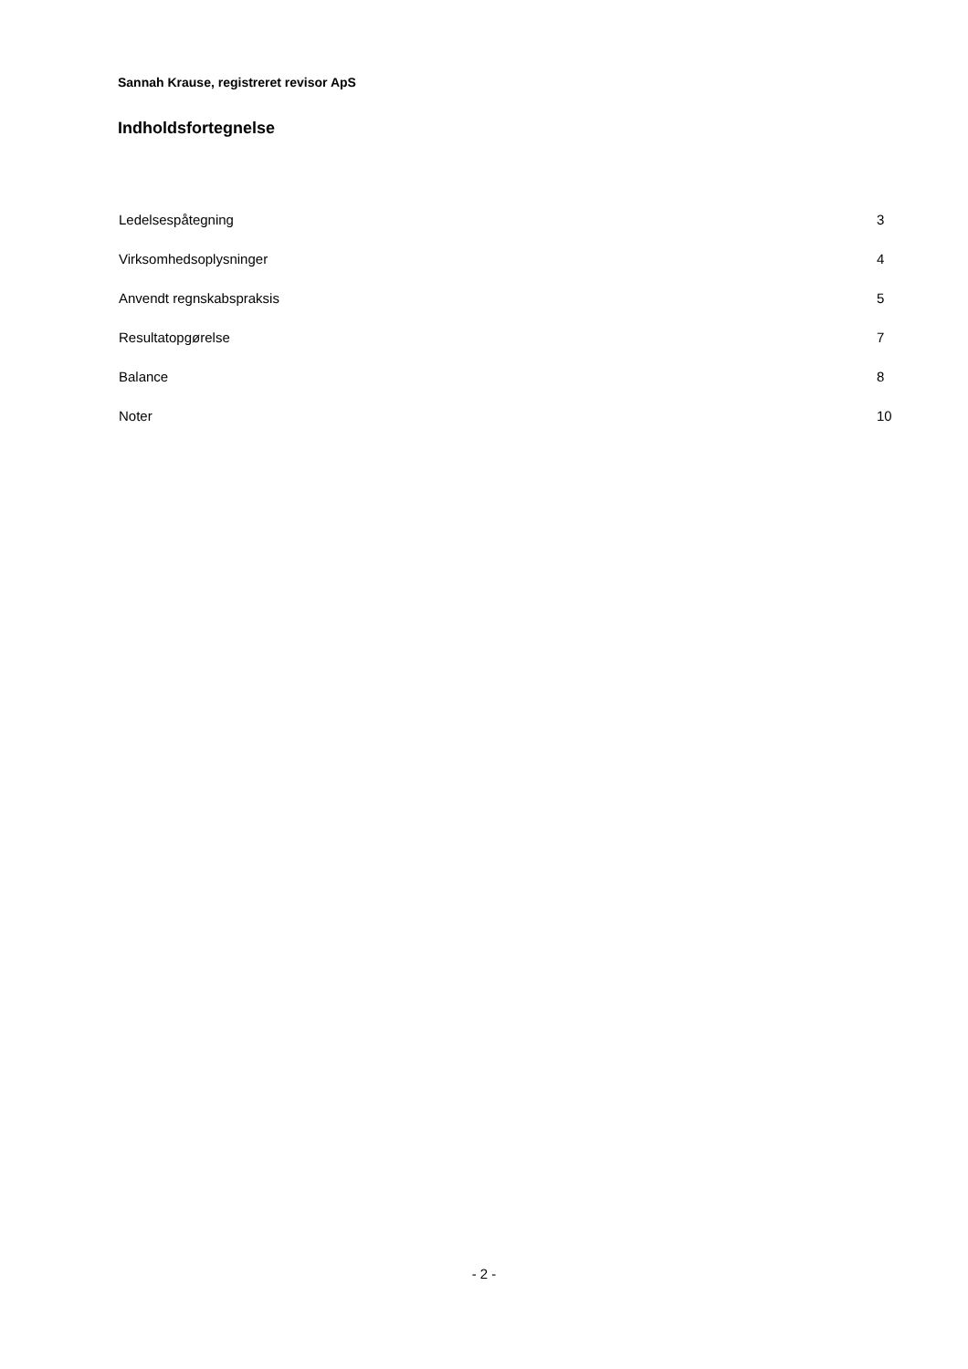Sannah Krause, registreret revisor ApS
Indholdsfortegnelse
Ledelsespåtegning 3
Virksomhedsoplysninger 4
Anvendt regnskabspraksis 5
Resultatopgørelse 7
Balance 8
Noter 10
- 2 -